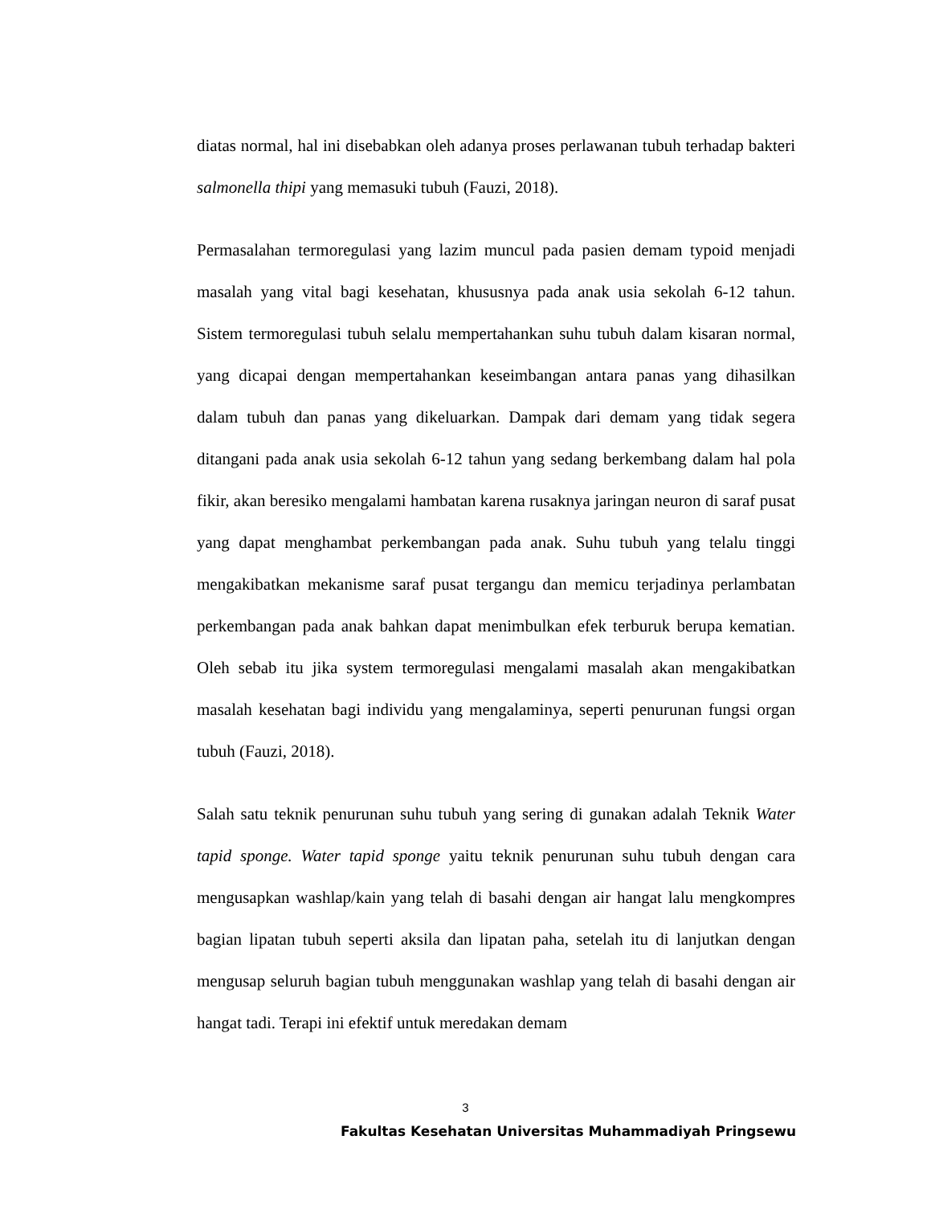diatas normal, hal ini disebabkan oleh adanya proses perlawanan tubuh terhadap bakteri salmonella thipi yang memasuki tubuh (Fauzi, 2018).
Permasalahan termoregulasi yang lazim muncul pada pasien demam typoid menjadi masalah yang vital bagi kesehatan, khususnya pada anak usia sekolah 6-12 tahun. Sistem termoregulasi tubuh selalu mempertahankan suhu tubuh dalam kisaran normal, yang dicapai dengan mempertahankan keseimbangan antara panas yang dihasilkan dalam tubuh dan panas yang dikeluarkan. Dampak dari demam yang tidak segera ditangani pada anak usia sekolah 6-12 tahun yang sedang berkembang dalam hal pola fikir, akan beresiko mengalami hambatan karena rusaknya jaringan neuron di saraf pusat yang dapat menghambat perkembangan pada anak. Suhu tubuh yang telalu tinggi mengakibatkan mekanisme saraf pusat tergangu dan memicu terjadinya perlambatan perkembangan pada anak bahkan dapat menimbulkan efek terburuk berupa kematian. Oleh sebab itu jika system termoregulasi mengalami masalah akan mengakibatkan masalah kesehatan bagi individu yang mengalaminya, seperti penurunan fungsi organ tubuh (Fauzi, 2018).
Salah satu teknik penurunan suhu tubuh yang sering di gunakan adalah Teknik Water tapid sponge. Water tapid sponge yaitu teknik penurunan suhu tubuh dengan cara mengusapkan washlap/kain yang telah di basahi dengan air hangat lalu mengkompres bagian lipatan tubuh seperti aksila dan lipatan paha, setelah itu di lanjutkan dengan mengusap seluruh bagian tubuh menggunakan washlap yang telah di basahi dengan air hangat tadi. Terapi ini efektif untuk meredakan demam
3
Fakultas Kesehatan Universitas Muhammadiyah Pringsewu